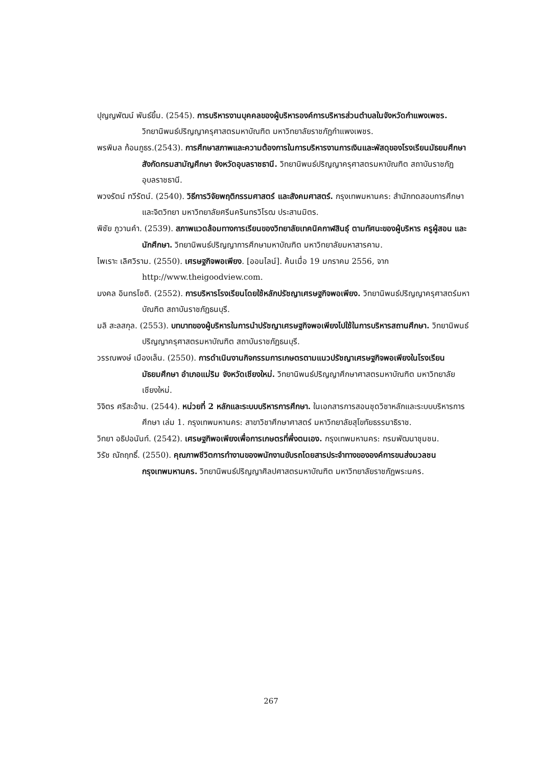ปุญญพัฒน์ พันธ์ยิ้ม. (2545). การบริหารงานบุคคลของผู้บริหารองค์การบริหารส่วนตำบลในจังหวัดกำแพงเพชร. วิทยานิพนธ์ปริญญาครุศาสตรมหาบัณฑิต มหาวิทยาลัยราชภัฏกำแพงเพชร.
พรพิมล ก้อนภูธร.(2543). การศึกษาสภาพและความต้องการในการบริหารงานการเงินและพัสดุของโรงเรียนมัธยมศึกษา สังกัดกรมสามัญศึกษา จังหวัดอุบลราชธานี. วิทยานิพนธ์ปริญญาครุศาสตรมหาบัณฑิต สถาบันราชภัฏอุบลราชธานี.
พวงรัตน์ ทวีรัตน์. (2540). วิธีการวิจัยพฤติกรรมศาสตร์ และสังคมศาสตร์. กรุงเทพมหานคร: สำนักทดสอบการศึกษาและจิตวิทยา มหาวิทยาลัยศรีนครินทรวิโรฒ ประสานมิตร.
พิชัย ภูวานคำ. (2539). สภาพแวดล้อมทางการเรียนของวิทยาลัยเทคนิคกาฬสินธุ์ ตามทัศนะของผู้บริหาร ครูผู้สอน และนักศึกษา. วิทยานิพนธ์ปริญญาการศึกษามหาบัณฑิต มหาวิทยาลัยมหาสารคาม.
ไพเราะ เลิศวิราม. (2550). เศรษฐกิจพอเพียง. [ออนไลน์]. ค้นเมื่อ 19 มกราคม 2556, จาก http://www.theigoodview.com.
มงคล อินทรโชติ. (2552). การบริหารโรงเรียนโดยใช้หลักปรัชญาเศรษฐกิจพอเพียง. วิทยานิพนธ์ปริญญาครุศาสตร์มหาบัณฑิต สถาบันราชภัฏธนบุรี.
มลิ สะลสกุล. (2553). บทบาทของผู้บริหารในการนำปรัชญาเศรษฐกิจพอเพียงไปใช้ในการบริหารสถานศึกษา. วิทยานิพนธ์ปริญญาครุศาสตรมหาบัณฑิต สถาบันราชภัฏธนบุรี.
วรรณพงษ์ เมืองเล็น. (2550). การดำเนินงานกิจกรรมการเกษตรตามแนวปรัชญาเศรษฐกิจพอเพียงในโรงเรียนมัธยมศึกษา อำเภอแม่ริม จังหวัดเชียงใหม่. วิทยานิพนธ์ปริญญาศึกษาศาสตรมหาบัณฑิต มหาวิทยาลัยเชียงใหม่.
วิจิตร ศรีสะอ้าน. (2544). หน่วยที่ 2 หลักและระบบบริหารการศึกษา. ในเอกสารการสอนชุดวิชาหลักและระบบบริหารการศึกษา เล่ม 1. กรุงเทพมหานคร: สาขาวิชาศึกษาศาสตร์ มหาวิทยาลัยสุโขทัยธรรมาธิราช.
วิทยา อธิปอนันท์. (2542). เศรษฐกิพอเพียงเพื่อการเกษตรที่พึ่งตนเอง. กรุงเทพมหานคร: กรมพัฒนาชุมชน.
วิรัช ณัถฤทธิ์. (2550). คุณภาพชีวิตการทำงานของพนักงานขับรถโดยสารประจำทางขององค์การขนส่งมวลชนกรุงเทพมหานคร. วิทยานิพนธ์ปริญญาศิลปศาสตรมหาบัณฑิต มหาวิทยาลัยราชภัฏพระนคร.
267